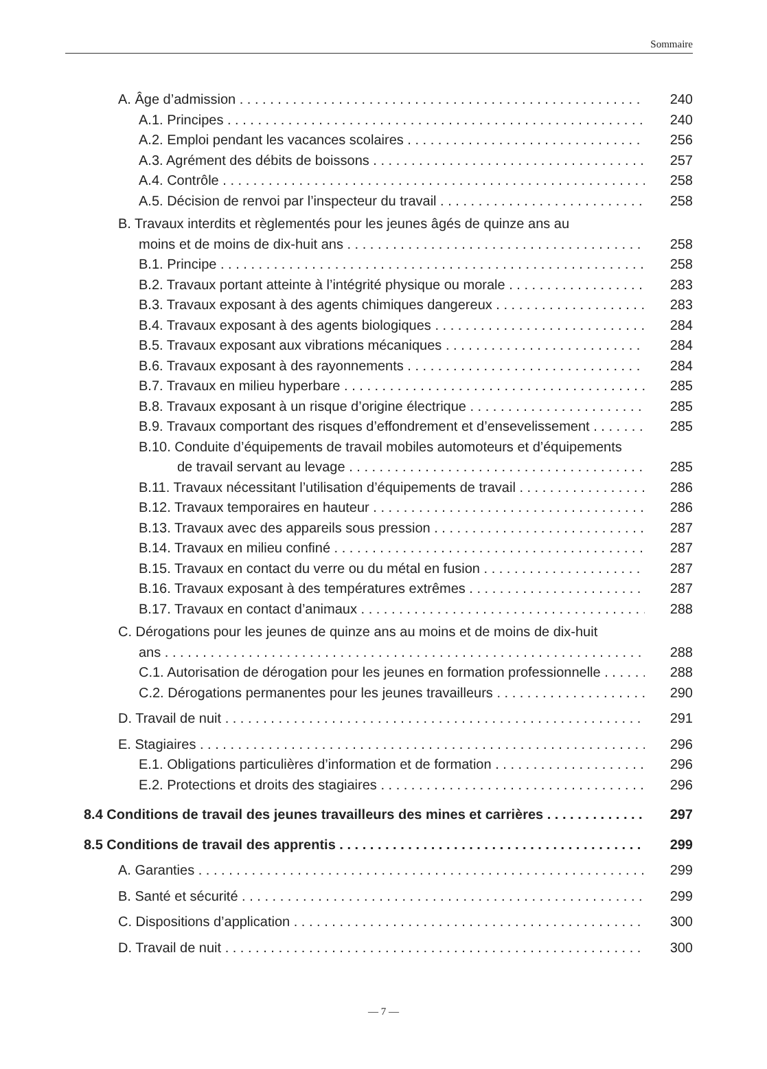Sommaire
A. Âge d’admission 240
A.1. Principes 240
A.2. Emploi pendant les vacances scolaires 256
A.3. Agrément des débits de boissons 257
A.4. Contrôle 258
A.5. Décision de renvoi par l’inspecteur du travail 258
B. Travaux interdits et règlementés pour les jeunes âgés de quinze ans au
moins et de moins de dix-huit ans 258
B.1. Principe 258
B.2. Travaux portant atteinte à l’intégrité physique ou morale 283
B.3. Travaux exposant à des agents chimiques dangereux 283
B.4. Travaux exposant à des agents biologiques 284
B.5. Travaux exposant aux vibrations mécaniques 284
B.6. Travaux exposant à des rayonnements 284
B.7. Travaux en milieu hyperbare 285
B.8. Travaux exposant à un risque d’origine électrique 285
B.9. Travaux comportant des risques d’effondrement et d’ensevelissement 285
B.10. Conduite d’équipements de travail mobiles automoteurs et d’équipements
de travail servant au levage 285
B.11. Travaux nécessitant l’utilisation d’équipements de travail 286
B.12. Travaux temporaires en hauteur 286
B.13. Travaux avec des appareils sous pression 287
B.14. Travaux en milieu confiné 287
B.15. Travaux en contact du verre ou du métal en fusion 287
B.16. Travaux exposant à des températures extrêmes 287
B.17. Travaux en contact d’animaux 288
C. Dérogations pour les jeunes de quinze ans au moins et de moins de dix-huit
ans 288
C.1. Autorisation de dérogation pour les jeunes en formation professionnelle 288
C.2. Dérogations permanentes pour les jeunes travailleurs 290
D. Travail de nuit 291
E. Stagiaires 296
E.1. Obligations particulières d’information et de formation 296
E.2. Protections et droits des stagiaires 296
8.4 Conditions de travail des jeunes travailleurs des mines et carrières 297
8.5 Conditions de travail des apprentis 299
A. Garanties 299
B. Santé et sécurité 299
C. Dispositions d’application 300
D. Travail de nuit 300
— 7 —